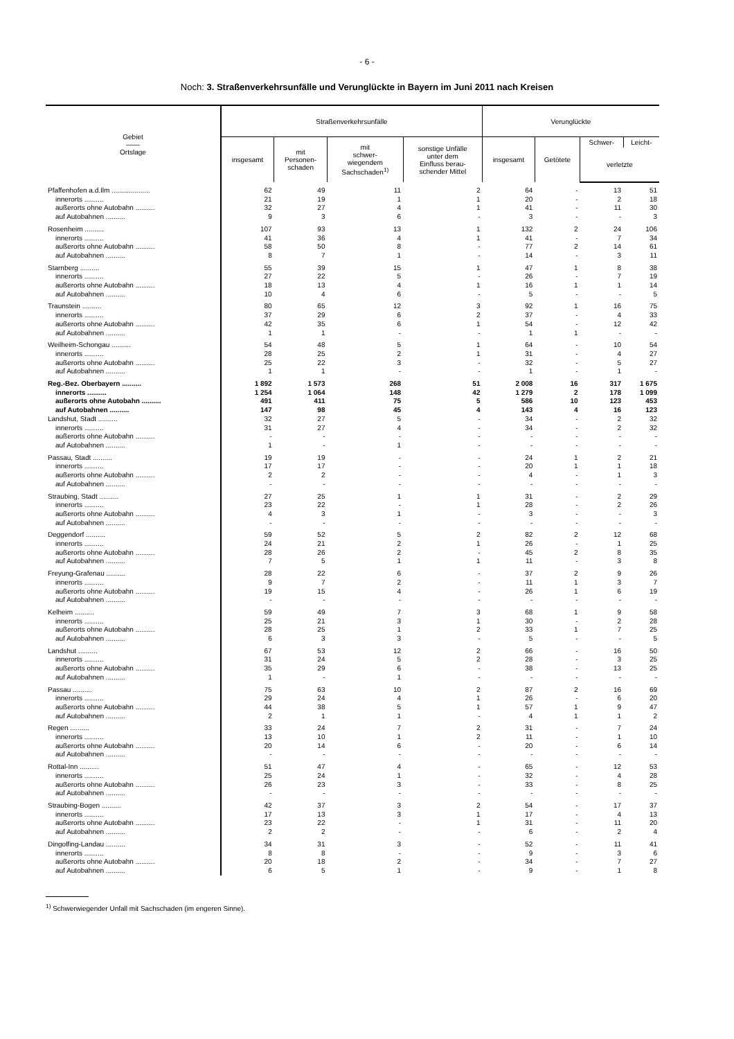- 6 -
Noch: 3. Straßenverkehrsunfälle und Verunglückte in Bayern im Juni 2011 nach Kreisen
| Gebiet —— Ortslage | Straßenverkehrsunfälle | | | | Verunglückte | | | |
| --- | --- | --- | --- | --- | --- | --- | --- | --- |
| | insgesamt | mit Personen- schaden | mit schwer- wiegendem Sachschaden<sup>1)</sup> | sonstige Unfälle unter dem Einfluss berau- schender Mittel | insgesamt | Getötete | Schwer- | Leicht- |
| | | | | | | | verletzte | |
| Pfaffenhofen a.d.Ilm .................... | 62 | 49 | 11 | 2 | 64 | - | 13 | 51 |
| innerorts .......... | 21 | 19 | 1 | 1 | 20 | - | 2 | 18 |
| außerorts ohne Autobahn .......... | 32 | 27 | 4 | 1 | 41 | - | 11 | 30 |
| auf Autobahnen .......... | 9 | 3 | 6 | - | 3 | - | - | 3 |
| Rosenheim .......... | 107 | 93 | 13 | 1 | 132 | 2 | 24 | 106 |
| innerorts .......... | 41 | 36 | 4 | 1 | 41 | - | 7 | 34 |
| außerorts ohne Autobahn .......... | 58 | 50 | 8 | - | 77 | 2 | 14 | 61 |
| auf Autobahnen .......... | 8 | 7 | 1 | - | 14 | - | 3 | 11 |
| Starnberg .......... | 55 | 39 | 15 | 1 | 47 | 1 | 8 | 38 |
| innerorts .......... | 27 | 22 | 5 | - | 26 | - | 7 | 19 |
| außerorts ohne Autobahn .......... | 18 | 13 | 4 | 1 | 16 | 1 | 1 | 14 |
| auf Autobahnen .......... | 10 | 4 | 6 | - | 5 | - | - | 5 |
| Traunstein .......... | 80 | 65 | 12 | 3 | 92 | 1 | 16 | 75 |
| innerorts .......... | 37 | 29 | 6 | 2 | 37 | - | 4 | 33 |
| außerorts ohne Autobahn .......... | 42 | 35 | 6 | 1 | 54 | - | 12 | 42 |
| auf Autobahnen .......... | 1 | 1 | - | - | 1 | 1 | - | - |
| Weilheim-Schongau .......... | 54 | 48 | 5 | 1 | 64 | - | 10 | 54 |
| innerorts .......... | 28 | 25 | 2 | 1 | 31 | - | 4 | 27 |
| außerorts ohne Autobahn .......... | 25 | 22 | 3 | - | 32 | - | 5 | 27 |
| auf Autobahnen .......... | 1 | 1 | - | - | 1 | - | 1 | - |
| Reg.-Bez. Oberbayern .......... | 1 892 | 1 573 | 268 | 51 | 2 008 | 16 | 317 | 1 675 |
| innerorts .......... | 1 254 | 1 064 | 148 | 42 | 1 279 | 2 | 178 | 1 099 |
| außerorts ohne Autobahn .......... | 491 | 411 | 75 | 5 | 586 | 10 | 123 | 453 |
| auf Autobahnen .......... | 147 | 98 | 45 | 4 | 143 | 4 | 16 | 123 |
| Landshut, Stadt .......... | 32 | 27 | 5 | - | 34 | - | 2 | 32 |
| innerorts .......... | 31 | 27 | 4 | - | 34 | - | 2 | 32 |
| außerorts ohne Autobahn .......... | - | - | - | - | - | - | - | - |
| auf Autobahnen .......... | 1 | - | 1 | - | - | - | - | - |
| Passau, Stadt .......... | 19 | 19 | - | - | 24 | 1 | 2 | 21 |
| innerorts .......... | 17 | 17 | - | - | 20 | 1 | 1 | 18 |
| außerorts ohne Autobahn .......... | 2 | 2 | - | - | 4 | - | 1 | 3 |
| auf Autobahnen .......... | - | - | - | - | - | - | - | - |
| Straubing, Stadt .......... | 27 | 25 | 1 | 1 | 31 | - | 2 | 29 |
| innerorts .......... | 23 | 22 | - | 1 | 28 | - | 2 | 26 |
| außerorts ohne Autobahn .......... | 4 | 3 | 1 | - | 3 | - | - | 3 |
| auf Autobahnen .......... | - | - | - | - | - | - | - | - |
| Deggendorf .......... | 59 | 52 | 5 | 2 | 82 | 2 | 12 | 68 |
| innerorts .......... | 24 | 21 | 2 | 1 | 26 | - | 1 | 25 |
| außerorts ohne Autobahn .......... | 28 | 26 | 2 | - | 45 | 2 | 8 | 35 |
| auf Autobahnen .......... | 7 | 5 | 1 | 1 | 11 | - | 3 | 8 |
| Freyung-Grafenau .......... | 28 | 22 | 6 | - | 37 | 2 | 9 | 26 |
| innerorts .......... | 9 | 7 | 2 | - | 11 | 1 | 3 | 7 |
| außerorts ohne Autobahn .......... | 19 | 15 | 4 | - | 26 | 1 | 6 | 19 |
| auf Autobahnen .......... | - | - | - | - | - | - | - | - |
| Kelheim .......... | 59 | 49 | 7 | 3 | 68 | 1 | 9 | 58 |
| innerorts .......... | 25 | 21 | 3 | 1 | 30 | - | 2 | 28 |
| außerorts ohne Autobahn .......... | 28 | 25 | 1 | 2 | 33 | 1 | 7 | 25 |
| auf Autobahnen .......... | 6 | 3 | 3 | - | 5 | - | - | 5 |
| Landshut .......... | 67 | 53 | 12 | 2 | 66 | - | 16 | 50 |
| innerorts .......... | 31 | 24 | 5 | 2 | 28 | - | 3 | 25 |
| außerorts ohne Autobahn .......... | 35 | 29 | 6 | - | 38 | - | 13 | 25 |
| auf Autobahnen .......... | 1 | - | 1 | - | - | - | - | - |
| Passau .......... | 75 | 63 | 10 | 2 | 87 | 2 | 16 | 69 |
| innerorts .......... | 29 | 24 | 4 | 1 | 26 | - | 6 | 20 |
| außerorts ohne Autobahn .......... | 44 | 38 | 5 | 1 | 57 | 1 | 9 | 47 |
| auf Autobahnen .......... | 2 | 1 | 1 | - | 4 | 1 | 1 | 2 |
| Regen .......... | 33 | 24 | 7 | 2 | 31 | - | 7 | 24 |
| innerorts .......... | 13 | 10 | 1 | 2 | 11 | - | 1 | 10 |
| außerorts ohne Autobahn .......... | 20 | 14 | 6 | - | 20 | - | 6 | 14 |
| auf Autobahnen .......... | - | - | - | - | - | - | - | - |
| Rottal-Inn .......... | 51 | 47 | 4 | - | 65 | - | 12 | 53 |
| innerorts .......... | 25 | 24 | 1 | - | 32 | - | 4 | 28 |
| außerorts ohne Autobahn .......... | 26 | 23 | 3 | - | 33 | - | 8 | 25 |
| auf Autobahnen .......... | - | - | - | - | - | - | - | - |
| Straubing-Bogen .......... | 42 | 37 | 3 | 2 | 54 | - | 17 | 37 |
| innerorts .......... | 17 | 13 | 3 | 1 | 17 | - | 4 | 13 |
| außerorts ohne Autobahn .......... | 23 | 22 | - | 1 | 31 | - | 11 | 20 |
| auf Autobahnen .......... | 2 | 2 | - | - | 6 | - | 2 | 4 |
| Dingolfing-Landau .......... | 34 | 31 | 3 | - | 52 | - | 11 | 41 |
| innerorts .......... | 8 | 8 | - | - | 9 | - | 3 | 6 |
| außerorts ohne Autobahn .......... | 20 | 18 | 2 | - | 34 | - | 7 | 27 |
| auf Autobahnen .......... | 6 | 5 | 1 | - | 9 | - | 1 | 8 |
<sup>1)</sup> Schwerwiegender Unfall mit Sachschaden (im engeren Sinne).